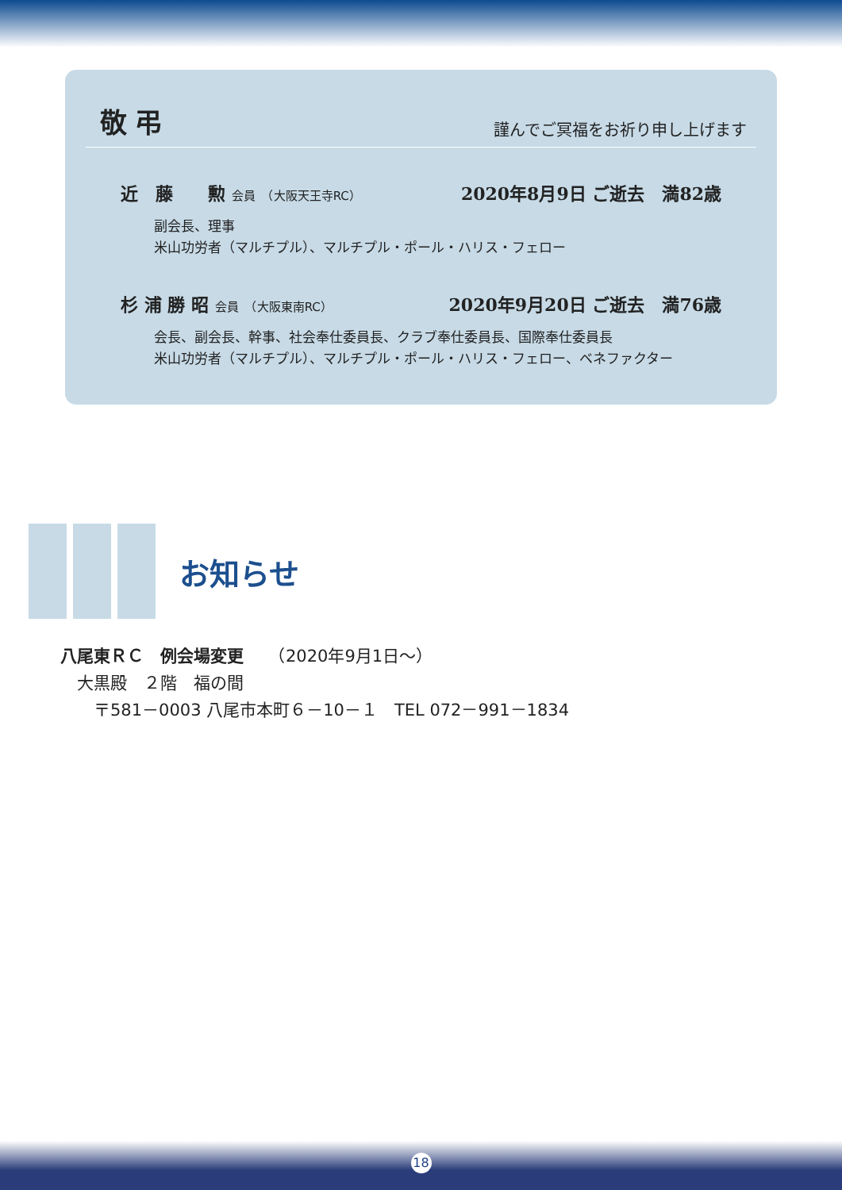敬弔
謹んでご冥福をお祈り申し上げます
近　藤　　勲 会員　（大阪天王寺RC）
2020年8月9日 ご逝去　満82歳
副会長、理事
米山功労者（マルチプル）、マルチプル・ポール・ハリス・フェロー
杉 浦 勝 昭 会員　（大阪東南RC）
2020年9月20日 ご逝去　満76歳
会長、副会長、幹事、社会奉仕委員長、クラブ奉仕委員長、国際奉仕委員長
米山功労者（マルチプル）、マルチプル・ポール・ハリス・フェロー、ベネファクター
お知らせ
八尾東ＲＣ　例会場変更　　（2020年9月1日〜）
　大黒殿　２階　福の間
　　〒581－0003 八尾市本町６－10－１　TEL 072－991－1834
18